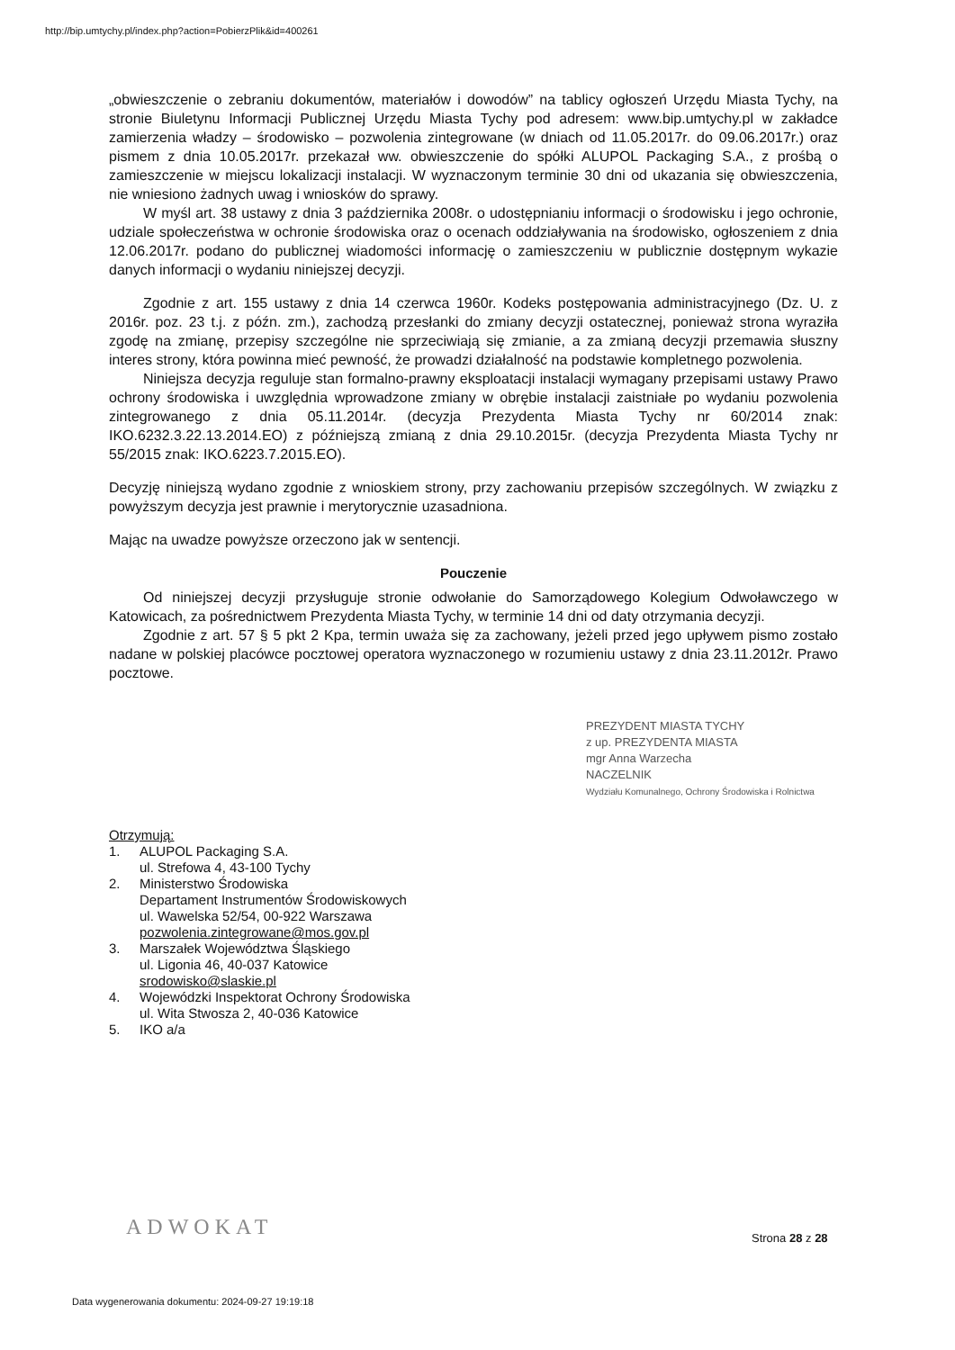http://bip.umtychy.pl/index.php?action=PobierzPlik&id=400261
„obwieszczenie o zebraniu dokumentów, materiałów i dowodów” na tablicy ogłoszeń Urzędu Miasta Tychy, na stronie Biuletynu Informacji Publicznej Urzędu Miasta Tychy pod adresem: www.bip.umtychy.pl w zakładce zamierzenia władzy – środowisko – pozwolenia zintegrowane (w dniach od 11.05.2017r. do 09.06.2017r.) oraz pismem z dnia 10.05.2017r. przekazał ww. obwieszczenie do spółki ALUPOL Packaging S.A., z prośbą o zamieszczenie w miejscu lokalizacji instalacji. W wyznaczonym terminie 30 dni od ukazania się obwieszczenia, nie wniesiono żadnych uwag i wniosków do sprawy.
W myśl art. 38 ustawy z dnia 3 października 2008r. o udostępnianiu informacji o środowisku i jego ochronie, udziale społeczeństwa w ochronie środowiska oraz o ocenach oddziaływania na środowisko, ogłoszeniem z dnia 12.06.2017r. podano do publicznej wiadomości informację o zamieszczeniu w publicznie dostępnym wykazie danych informacji o wydaniu niniejszej decyzji.
Zgodnie z art. 155 ustawy z dnia 14 czerwca 1960r. Kodeks postępowania administracyjnego (Dz. U. z 2016r. poz. 23 t.j. z późn. zm.), zachodzą przesłanki do zmiany decyzji ostatecznej, ponieważ strona wyraziła zgodę na zmianę, przepisy szczególne nie sprzeciwiają się zmianie, a za zmianą decyzji przemawia słuszny interes strony, która powinna mieć pewność, że prowadzi działalność na podstawie kompletnego pozwolenia.
Niniejsza decyzja reguluje stan formalno-prawny eksploatacji instalacji wymagany przepisami ustawy Prawo ochrony środowiska i uwzględnia wprowadzone zmiany w obrębie instalacji zaistniałe po wydaniu pozwolenia zintegrowanego z dnia 05.11.2014r. (decyzja Prezydenta Miasta Tychy nr 60/2014 znak: IKO.6232.3.22.13.2014.EO) z późniejszą zmianą z dnia 29.10.2015r. (decyzja Prezydenta Miasta Tychy nr 55/2015 znak: IKO.6223.7.2015.EO).
Decyzję niniejszą wydano zgodnie z wnioskiem strony, przy zachowaniu przepisów szczególnych. W związku z powyższym decyzja jest prawnie i merytorycznie uzasadniona.
Mając na uwadze powyższe orzeczono jak w sentencji.
Pouczenie
Od niniejszej decyzji przysługuje stronie odwołanie do Samorządowego Kolegium Odwoławczego w Katowicach, za pośrednictwem Prezydenta Miasta Tychy, w terminie 14 dni od daty otrzymania decyzji.
Zgodnie z art. 57 § 5 pkt 2 Kpa, termin uważa się za zachowany, jeżeli przed jego upływem pismo zostało nadane w polskiej placówce pocztowej operatora wyznaczonego w rozumieniu ustawy z dnia 23.11.2012r. Prawo pocztowe.
PREZYDENT MIASTA TYCHY
z up. PREZYDENTA MIASTA
mgr Anna Warzecha
NACZELNIK
Wydziału Komunalnego, Ochrony Środowiska i Rolnictwa
Otrzymują:
1. ALUPOL Packaging S.A.
ul. Strefowa 4, 43-100 Tychy
2. Ministerstwo Środowiska
Departament Instrumentów Środowiskowych
ul. Wawelska 52/54, 00-922 Warszawa
pozwolenia.zintegrowane@mos.gov.pl
3. Marszałek Województwa Śląskiego
ul. Ligonia 46, 40-037 Katowice
srodowisko@slaskie.pl
4. Wojewódzki Inspektorat Ochrony Środowiska
ul. Wita Stwosza 2, 40-036 Katowice
5. IKO a/a
ADWOKAT Strona 28 z 28
Data wygenerowania dokumentu: 2024-09-27 19:19:18